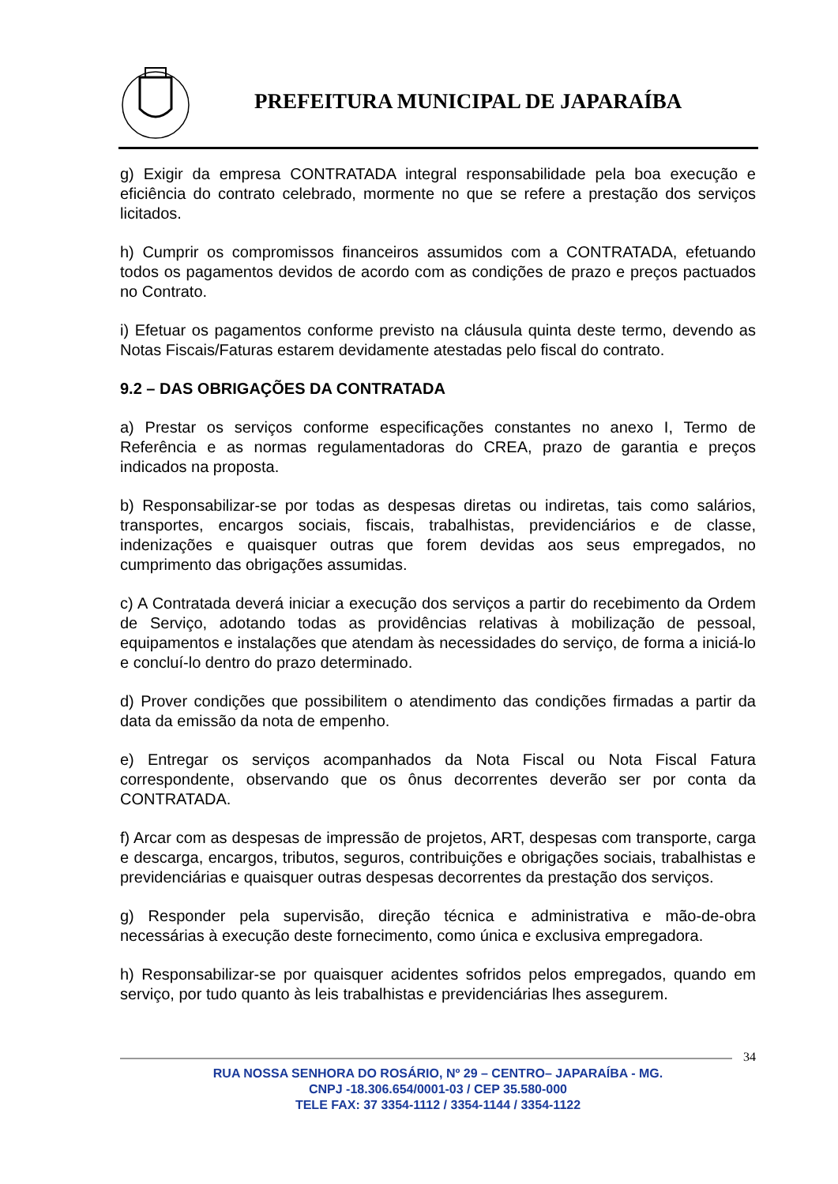PREFEITURA MUNICIPAL DE JAPARAÍBA
g) Exigir da empresa CONTRATADA integral responsabilidade pela boa execução e eficiência do contrato celebrado, mormente no que se refere a prestação dos serviços licitados.
h) Cumprir os compromissos financeiros assumidos com a CONTRATADA, efetuando todos os pagamentos devidos de acordo com as condições de prazo e preços pactuados no Contrato.
i) Efetuar os pagamentos conforme previsto na cláusula quinta deste termo, devendo as Notas Fiscais/Faturas estarem devidamente atestadas pelo fiscal do contrato.
9.2 – DAS OBRIGAÇÕES DA CONTRATADA
a) Prestar os serviços conforme especificações constantes no anexo I, Termo de Referência e as normas regulamentadoras do CREA, prazo de garantia e preços indicados na proposta.
b) Responsabilizar-se por todas as despesas diretas ou indiretas, tais como salários, transportes, encargos sociais, fiscais, trabalhistas, previdenciários e de classe, indenizações e quaisquer outras que forem devidas aos seus empregados, no cumprimento das obrigações assumidas.
c) A Contratada deverá iniciar a execução dos serviços a partir do recebimento da Ordem de Serviço, adotando todas as providências relativas à mobilização de pessoal, equipamentos e instalações que atendam às necessidades do serviço, de forma a iniciá-lo e concluí-lo dentro do prazo determinado.
d) Prover condições que possibilitem o atendimento das condições firmadas a partir da data da emissão da nota de empenho.
e) Entregar os serviços acompanhados da Nota Fiscal ou Nota Fiscal Fatura correspondente, observando que os ônus decorrentes deverão ser por conta da CONTRATADA.
f) Arcar com as despesas de impressão de projetos, ART, despesas com transporte, carga e descarga, encargos, tributos, seguros, contribuições e obrigações sociais, trabalhistas e previdenciárias e quaisquer outras despesas decorrentes da prestação dos serviços.
g) Responder pela supervisão, direção técnica e administrativa e mão-de-obra necessárias à execução deste fornecimento, como única e exclusiva empregadora.
h) Responsabilizar-se por quaisquer acidentes sofridos pelos empregados, quando em serviço, por tudo quanto às leis trabalhistas e previdenciárias lhes assegurem.
34
RUA NOSSA SENHORA DO ROSÁRIO, Nº 29 – CENTRO– JAPARAÍBA - MG.
CNPJ -18.306.654/0001-03 / CEP 35.580-000
TELE FAX: 37 3354-1112 / 3354-1144 / 3354-1122